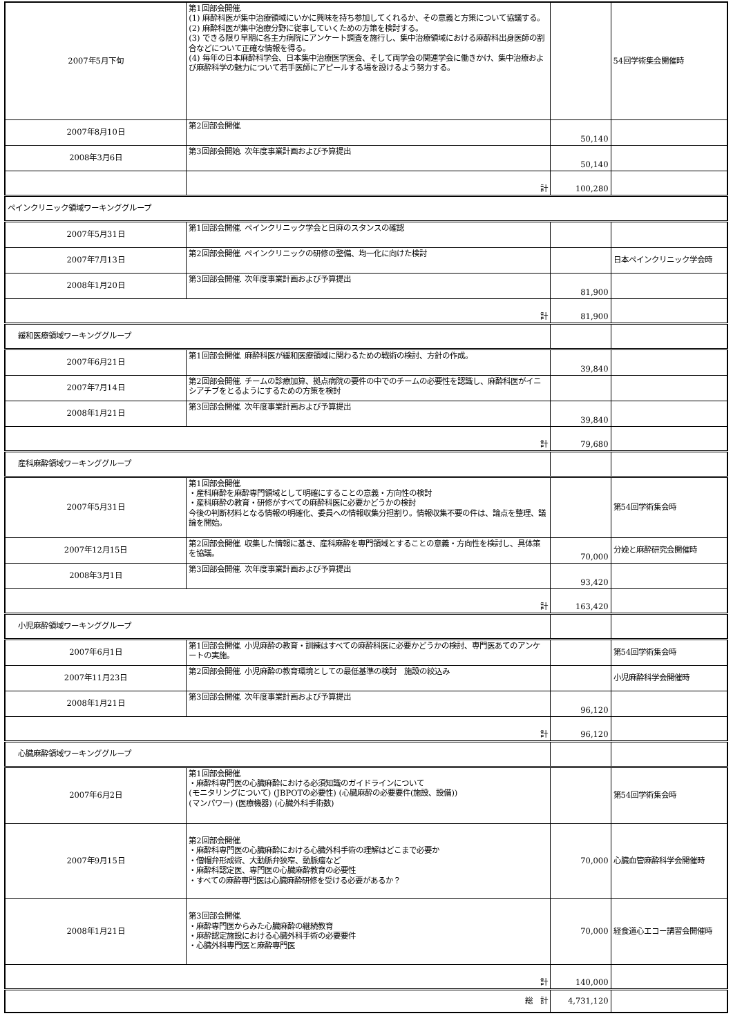| 2007年5月下旬 | 第1回部会開催. (1) 麻酔科医が集中治療領域にいかに興味を持ち参加してくれるか、その意義と方策について協議する。 (2) 麻酔科医が集中治療分野に従事していくための方策を検討する。 (3) できる限り早期に各主力病院にアンケート調査を施行し、集中治療領域における麻酔科出身医師の割合などについて正確な情報を得る。 (4) 毎年の日本麻酔科学会、日本集中治療医学医会、そして両学会の関連学会に働きかけ、集中治療および麻酔科学の魅力について若手医師にアピールする場を設けるよう努力する。 | | 54回学術集会開催時 |
| 2007年8月10日 | 第2回部会開催. | 50,140 | |
| 2008年3月6日 | 第3回部会開始. 次年度事業計画および予算提出 | 50,140 | |
| | 計 | 100,280 | |
| ペインクリニック領域ワーキンググループ | | | |
| 2007年5月31日 | 第1回部会開催. ペインクリニック学会と日麻のスタンスの確認 | | |
| 2007年7月13日 | 第2回部会開催. ペインクリニックの研修の整備、均一化に向けた検討 | | 日本ペインクリニック学会時 |
| 2008年1月20日 | 第3回部会開催. 次年度事業計画および予算提出 | 81,900 | |
| 計 | | 81,900 | |
| 緩和医療領域ワーキンググループ | | | |
| 2007年6月21日 | 第1回部会開催. 麻酔科医が緩和医療領域に関わるための戦術の検討、方針の作成。 | 39,840 | |
| 2007年7月14日 | 第2回部会開催. チームの診療加算、拠点病院の要件の中でのチームの必要性を認識し、麻酔科医がイニシアチブをとるようにするための方策を検討 | | |
| 2008年1月21日 | 第3回部会開催. 次年度事業計画および予算提出 | 39,840 | |
| 計 | | 79,680 | |
| 産科麻酔領域ワーキンググループ | | | |
| 2007年5月31日 | 第1回部会開催. ・産科麻酔を麻酔専門領域として明確にすることの意義・方向性の検討 ・産科麻酔の教育・研修がすべての麻酔科医に必要かどうかの検討 今後の判断材料となる情報の明確化、委員への情報収集分担割り。情報収集不要の件は、論点を整理、議論を開始。 | | 第54回学術集会時 |
| 2007年12月15日 | 第2回部会開催. 収集した情報に基き、産科麻酔を専門領域とすることの意義・方向性を検討し、具体策を協議。 | 70,000 | 分娩と麻酔研究会開催時 |
| 2008年3月1日 | 第3回部会開催. 次年度事業計画および予算提出 | 93,420 | |
| 計 | | 163,420 | |
| 小児麻酔領域ワーキンググループ | | | |
| 2007年6月1日 | 第1回部会開催. 小児麻酔の教育・訓練はすべての麻酔科医に必要かどうかの検討、専門医あてのアンケートの実施。 | | 第54回学術集会時 |
| 2007年11月23日 | 第2回部会開催. 小児麻酔の教育環境としての最低基準の検討 施設の絞込み | | 小児麻酔科学会開催時 |
| 2008年1月21日 | 第3回部会開催. 次年度事業計画および予算提出 | 96,120 | |
| 計 | | 96,120 | |
| 心臓麻酔領域ワーキンググループ | | | |
| 2007年6月2日 | 第1回部会開催. ・麻酔科専門医の心臓麻酔における必須知識のガイドラインについて (モニタリングについて) (JBPOTの必要性) (心臓麻酔の必要要件(施設、設備)) (マンパワー) (医療機器) (心臓外科手術数) | | 第54回学術集会時 |
| 2007年9月15日 | 第2回部会開催. ・麻酔科専門医の心臓麻酔における心臓外科手術の理解はどこまで必要か ・僧帽弁形成術、大動脈弁狭窄、動脈瘤など ・麻酔科認定医、専門医の心臓麻酔教育の必要性 ・すべての麻酔専門医は心臓麻酔研修を受ける必要があるか？ | 70,000 | 心臓血管麻酔科学会開催時 |
| 2008年1月21日 | 第3回部会開催. ・麻酔専門医からみた心臓麻酔の継続教育 ・麻酔認定施設における心臓外科手術の必要要件 ・心臓外科専門医と麻酔専門医 | 70,000 | 経食道心エコー講習会開催時 |
| 計 | | 140,000 | |
| 総 計 | | 4,731,120 | |